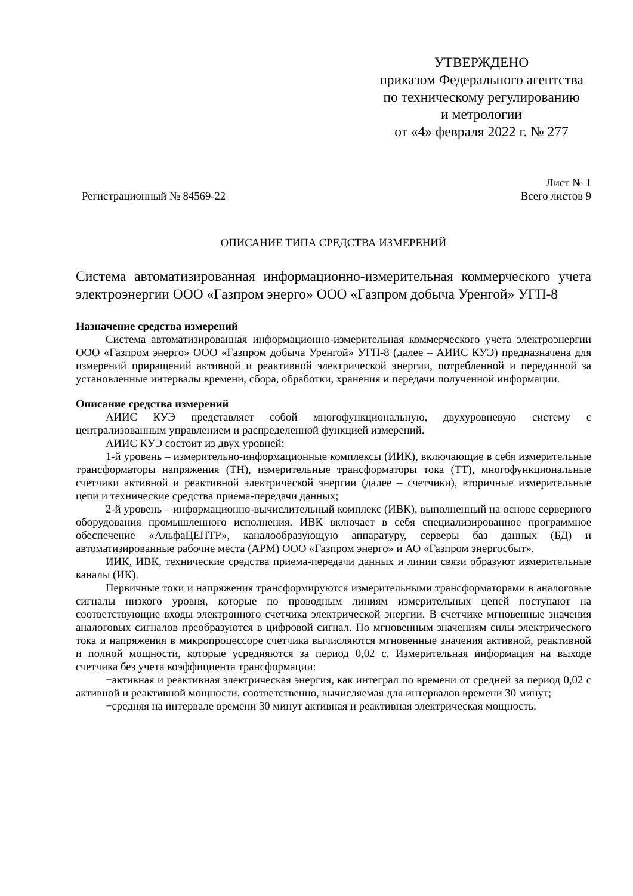УТВЕРЖДЕНО
приказом Федерального агентства
по техническому регулированию
и метрологии
от «4» февраля 2022 г. № 277
Регистрационный № 84569-22
Лист № 1
Всего листов 9
ОПИСАНИЕ ТИПА СРЕДСТВА ИЗМЕРЕНИЙ
Система автоматизированная информационно-измерительная коммерческого учета электроэнергии ООО «Газпром энерго» ООО «Газпром добыча Уренгой» УГП-8
Назначение средства измерений
Система автоматизированная информационно-измерительная коммерческого учета электроэнергии ООО «Газпром энерго» ООО «Газпром добыча Уренгой» УГП-8 (далее – АИИС КУЭ) предназначена для измерений приращений активной и реактивной электрической энергии, потребленной и переданной за установленные интервалы времени, сбора, обработки, хранения и передачи полученной информации.
Описание средства измерений
АИИС КУЭ представляет собой многофункциональную, двухуровневую систему с централизованным управлением и распределенной функцией измерений.
АИИС КУЭ состоит из двух уровней:
1-й уровень – измерительно-информационные комплексы (ИИК), включающие в себя измерительные трансформаторы напряжения (ТН), измерительные трансформаторы тока (ТТ), многофункциональные счетчики активной и реактивной электрической энергии (далее – счетчики), вторичные измерительные цепи и технические средства приема-передачи данных;
2-й уровень – информационно-вычислительный комплекс (ИВК), выполненный на основе серверного оборудования промышленного исполнения. ИВК включает в себя специализированное программное обеспечение «АльфаЦЕНТР», каналообразующую аппаратуру, серверы баз данных (БД) и автоматизированные рабочие места (АРМ) ООО «Газпром энерго» и АО «Газпром энергосбыт».
ИИК, ИВК, технические средства приема-передачи данных и линии связи образуют измерительные каналы (ИК).
Первичные токи и напряжения трансформируются измерительными трансформаторами в аналоговые сигналы низкого уровня, которые по проводным линиям измерительных цепей поступают на соответствующие входы электронного счетчика электрической энергии. В счетчике мгновенные значения аналоговых сигналов преобразуются в цифровой сигнал. По мгновенным значениям силы электрического тока и напряжения в микропроцессоре счетчика вычисляются мгновенные значения активной, реактивной и полной мощности, которые усредняются за период 0,02 с. Измерительная информация на выходе счетчика без учета коэффициента трансформации:
−активная и реактивная электрическая энергия, как интеграл по времени от средней за период 0,02 с активной и реактивной мощности, соответственно, вычисляемая для интервалов времени 30 минут;
−средняя на интервале времени 30 минут активная и реактивная электрическая мощность.